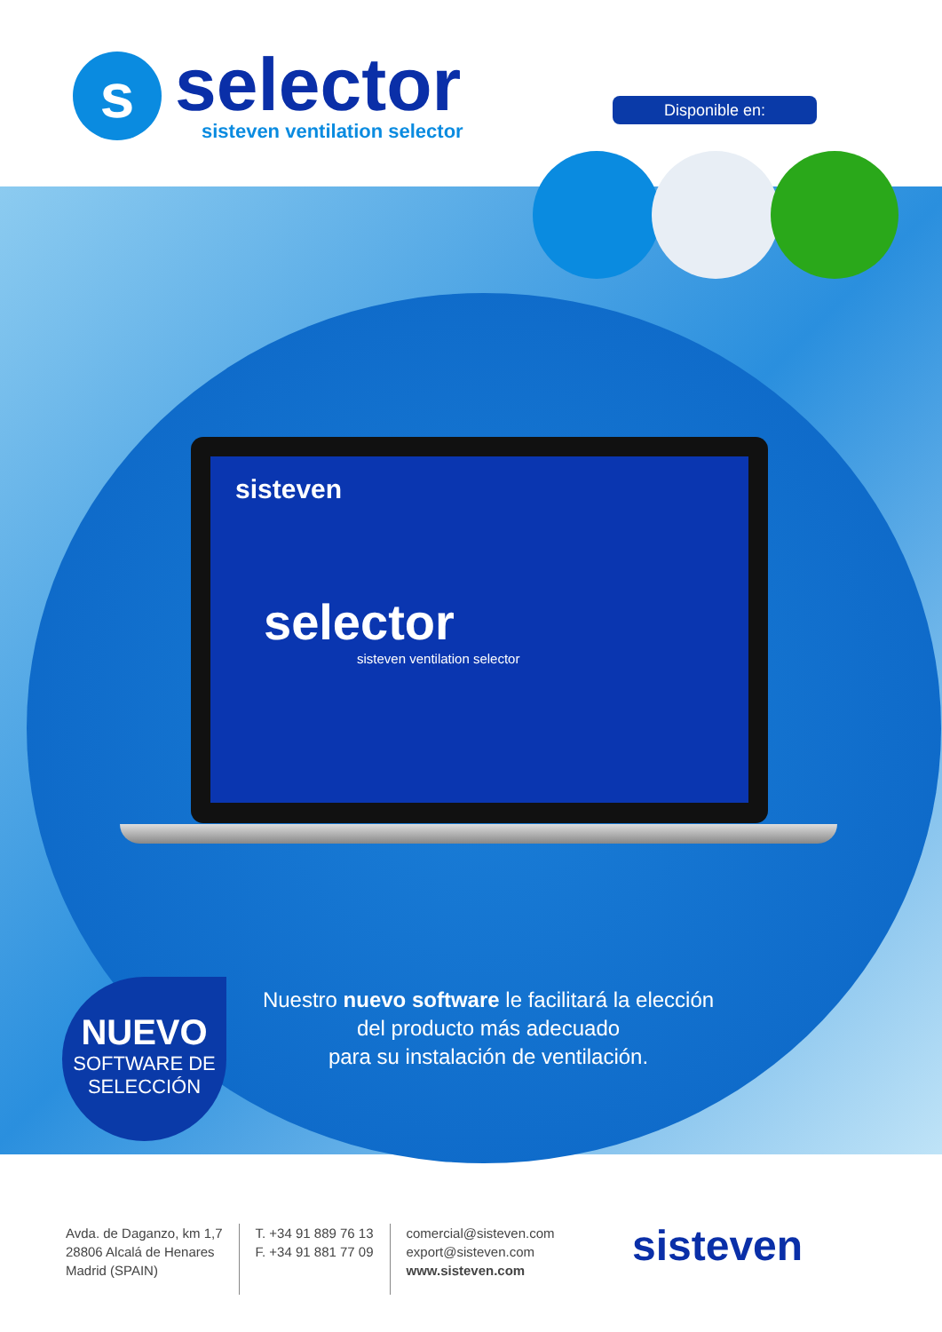s
selector
sisteven ventilation selector
Disponible en:
sisteven
selector
sisteven ventilation selector
NUEVO
SOFTWARE DE
SELECCIÓN
Nuestro nuevo software le facilitará la elección
del producto más adecuado
para su instalación de ventilación.
Avda. de Daganzo, km 1,7
28806 Alcalá de Henares
Madrid (SPAIN)
T. +34 91 889 76 13
F. +34 91 881 77 09
comercial@sisteven.com
export@sisteven.com
www.sisteven.com
sisteven